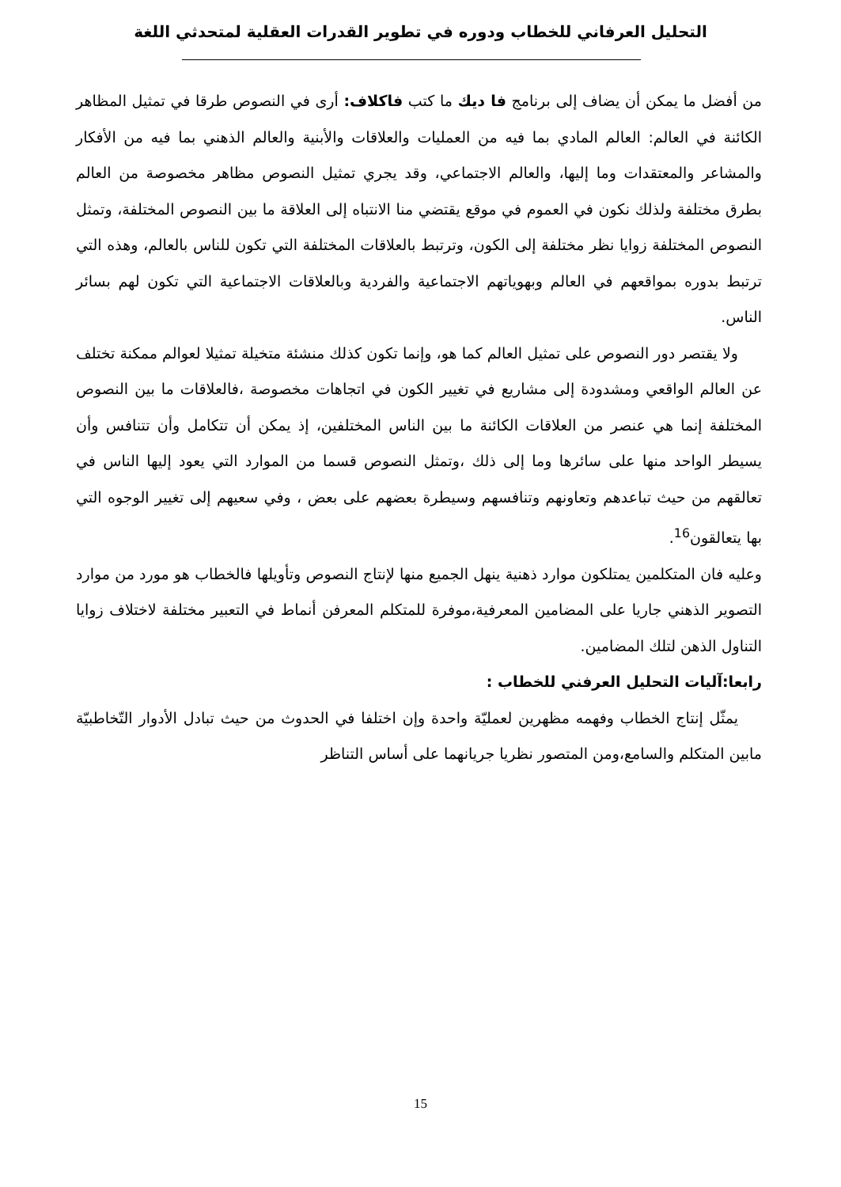التحليل العرفاني للخطاب ودوره في تطوير القدرات العقلية لمتحدثي اللغة
من أفضل ما يمكن أن يضاف إلى برنامج فا ديك ما كتب فاكلاف: أرى في النصوص طرقا في تمثيل المظاهر الكائنة في العالم: العالم المادي بما فيه من العمليات والعلاقات والأبنية والعالم الذهني بما فيه من الأفكار والمشاعر والمعتقدات وما إليها، والعالم الاجتماعي، وقد يجري تمثيل النصوص مظاهر مخصوصة من العالم بطرق مختلفة ولذلك نكون في العموم في موقع يقتضي منا الانتباه إلى العلاقة ما بين النصوص المختلفة، وتمثل النصوص المختلفة زوايا نظر مختلفة إلى الكون، وترتبط بالعلاقات المختلفة التي تكون للناس بالعالم، وهذه التي ترتبط بدوره بمواقعهم في العالم وبهوياتهم الاجتماعية والفردية وبالعلاقات الاجتماعية التي تكون لهم بسائر الناس.
ولا يقتصر دور النصوص على تمثيل العالم كما هو، وإنما تكون كذلك منشئة متخيلة تمثيلا لعوالم ممكنة تختلف عن العالم الواقعي ومشدودة إلى مشاريع في تغيير الكون في اتجاهات مخصوصة ،فالعلاقات ما بين النصوص المختلفة إنما هي عنصر من العلاقات الكائنة ما بين الناس المختلفين، إذ يمكن أن تتكامل وأن تتنافس وأن يسيطر الواحد منها على سائرها وما إلى ذلك ،وتمثل النصوص قسما من الموارد التي يعود إليها الناس في تعالقهم من حيث تباعدهم وتعاونهم وتنافسهم وسيطرة بعضهم على بعض ، وفي سعيهم إلى تغيير الوجوه التي بها يتعالقون<sup>16</sup>.
وعليه فان المتكلمين يمتلكون موارد ذهنية ينهل الجميع منها لإنتاج النصوص وتأويلها فالخطاب هو مورد من موارد التصوير الذهني جاريا على المضامين المعرفية،موفرة للمتكلم المعرفن أنماط في التعبير مختلفة لاختلاف زوايا التناول الذهن لتلك المضامين.
رابعا:آليات التحليل العرفني للخطاب :
يمثّل إنتاج الخطاب وفهمه مظهرين لعمليّة واحدة وإن اختلفا في الحدوث من حيث تبادل الأدوار التّخاطبيّة مابين المتكلم والسامع،ومن المتصور نظريا جريانهما على أساس التناظر
15